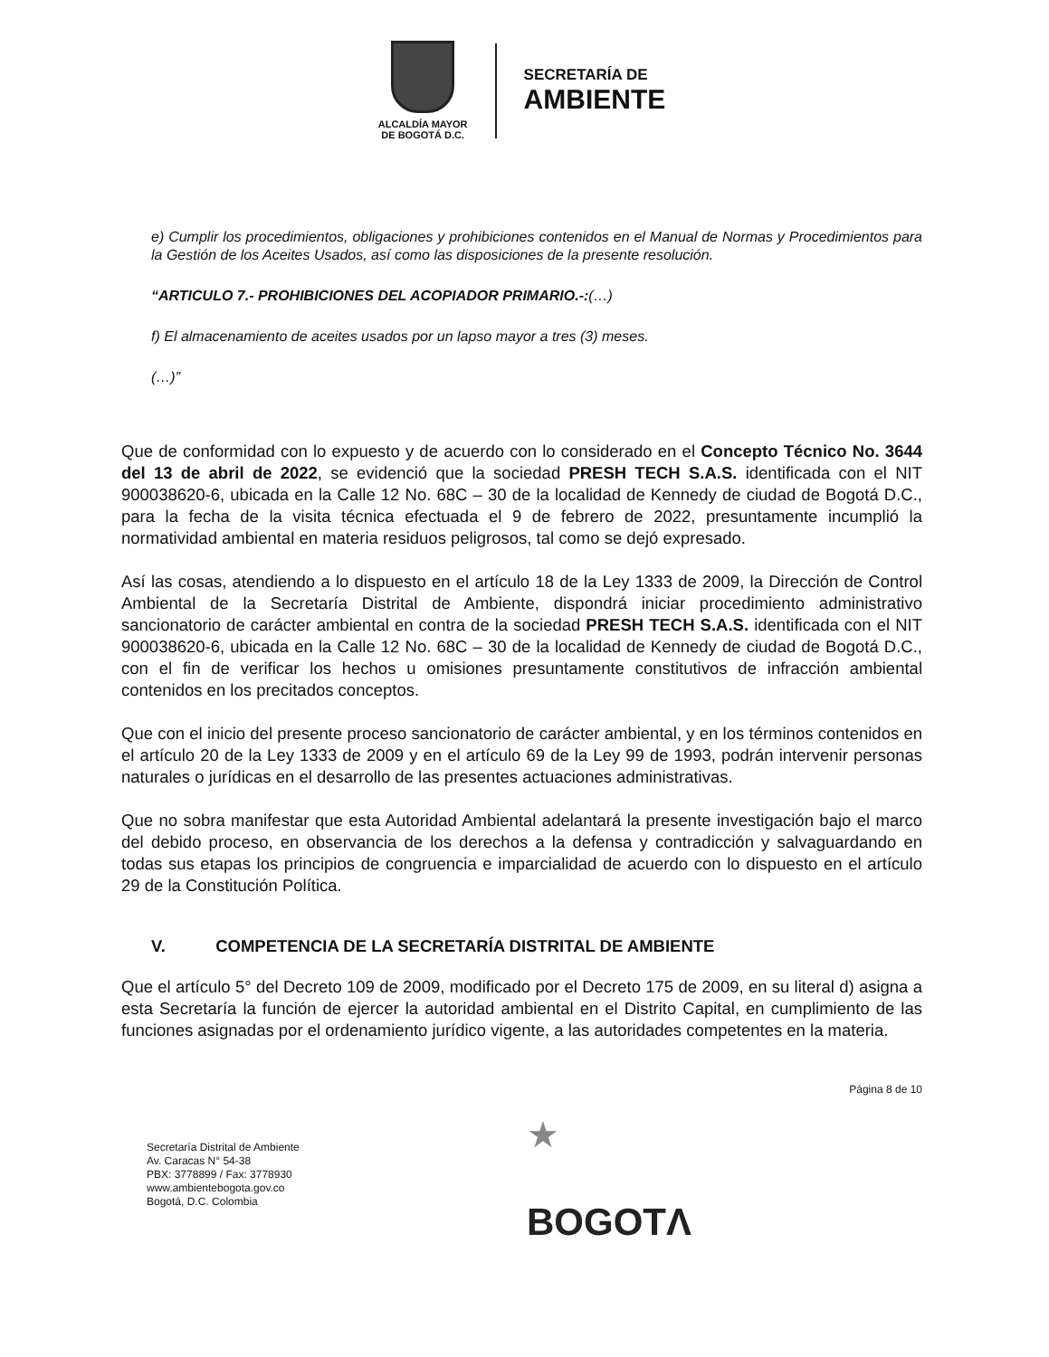ALCALDÍA MAYOR
DE BOGOTÁ D.C.
SECRETARÍA DE
AMBIENTE
e) Cumplir los procedimientos, obligaciones y prohibiciones contenidos en el Manual de Normas y Procedimientos para la Gestión de los Aceites Usados, así como las disposiciones de la presente resolución.
“ARTICULO 7.- PROHIBICIONES DEL ACOPIADOR PRIMARIO.-:(…)
f) El almacenamiento de aceites usados por un lapso mayor a tres (3) meses.
(…)”
Que de conformidad con lo expuesto y de acuerdo con lo considerado en el Concepto Técnico No. 3644 del 13 de abril de 2022, se evidenció que la sociedad PRESH TECH S.A.S. identificada con el NIT 900038620-6, ubicada en la Calle 12 No. 68C – 30 de la localidad de Kennedy de ciudad de Bogotá D.C., para la fecha de la visita técnica efectuada el 9 de febrero de 2022, presuntamente incumplió la normatividad ambiental en materia residuos peligrosos, tal como se dejó expresado.
Así las cosas, atendiendo a lo dispuesto en el artículo 18 de la Ley 1333 de 2009, la Dirección de Control Ambiental de la Secretaría Distrital de Ambiente, dispondrá iniciar procedimiento administrativo sancionatorio de carácter ambiental en contra de la sociedad PRESH TECH S.A.S. identificada con el NIT 900038620-6, ubicada en la Calle 12 No. 68C – 30 de la localidad de Kennedy de ciudad de Bogotá D.C., con el fin de verificar los hechos u omisiones presuntamente constitutivos de infracción ambiental contenidos en los precitados conceptos.
Que con el inicio del presente proceso sancionatorio de carácter ambiental, y en los términos contenidos en el artículo 20 de la Ley 1333 de 2009 y en el artículo 69 de la Ley 99 de 1993, podrán intervenir personas naturales o jurídicas en el desarrollo de las presentes actuaciones administrativas.
Que no sobra manifestar que esta Autoridad Ambiental adelantará la presente investigación bajo el marco del debido proceso, en observancia de los derechos a la defensa y contradicción y salvaguardando en todas sus etapas los principios de congruencia e imparcialidad de acuerdo con lo dispuesto en el artículo 29 de la Constitución Política.
V. COMPETENCIA DE LA SECRETARÍA DISTRITAL DE AMBIENTE
Que el artículo 5° del Decreto 109 de 2009, modificado por el Decreto 175 de 2009, en su literal d) asigna a esta Secretaría la función de ejercer la autoridad ambiental en el Distrito Capital, en cumplimiento de las funciones asignadas por el ordenamiento jurídico vigente, a las autoridades competentes en la materia.
Página 8 de 10
Secretaría Distrital de Ambiente
Av. Caracas N° 54-38
PBX: 3778899 / Fax: 3778930
www.ambientebogota.gov.co
Bogotá, D.C. Colombia
★
BOGOTΛ